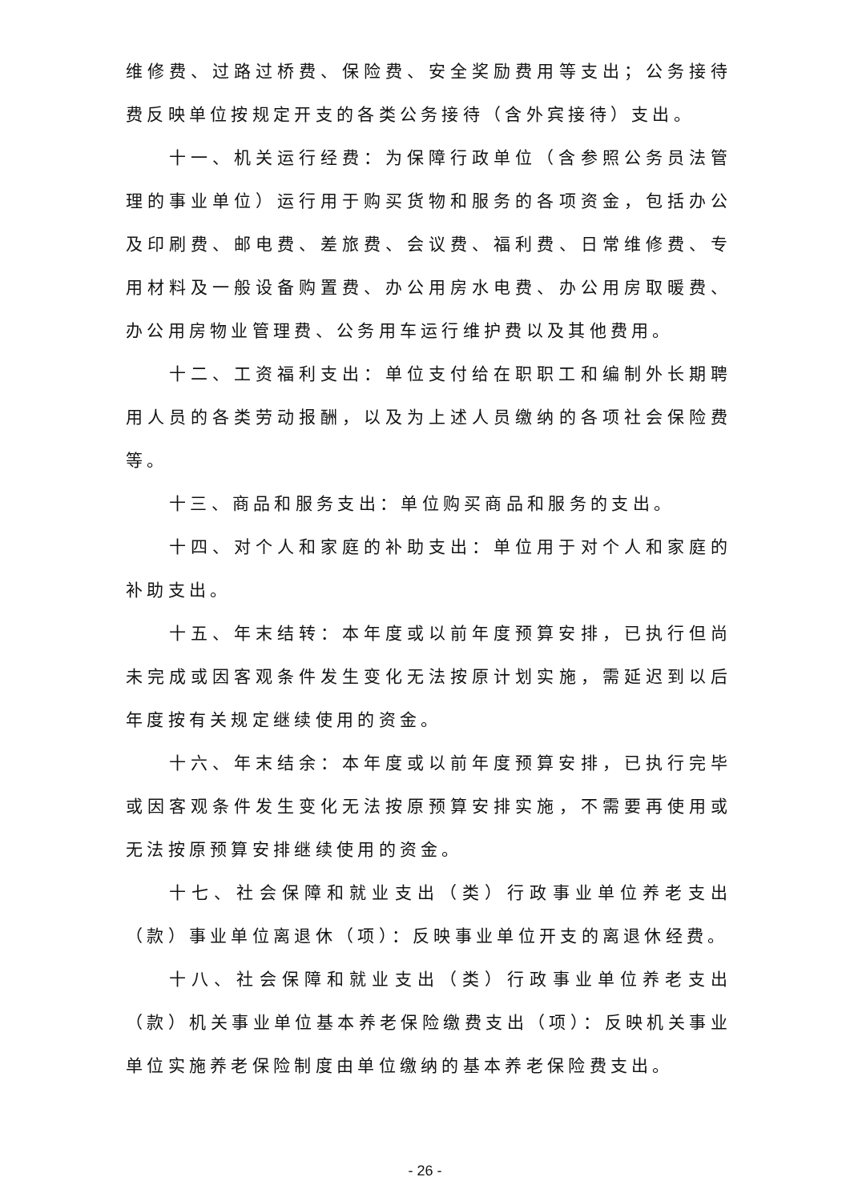维修费、过路过桥费、保险费、安全奖励费用等支出；公务接待费反映单位按规定开支的各类公务接待（含外宾接待）支出。
十一、机关运行经费：为保障行政单位（含参照公务员法管理的事业单位）运行用于购买货物和服务的各项资金，包括办公及印刷费、邮电费、差旅费、会议费、福利费、日常维修费、专用材料及一般设备购置费、办公用房水电费、办公用房取暖费、办公用房物业管理费、公务用车运行维护费以及其他费用。
十二、工资福利支出：单位支付给在职职工和编制外长期聘用人员的各类劳动报酬，以及为上述人员缴纳的各项社会保险费等。
十三、商品和服务支出：单位购买商品和服务的支出。
十四、对个人和家庭的补助支出：单位用于对个人和家庭的补助支出。
十五、年末结转：本年度或以前年度预算安排，已执行但尚未完成或因客观条件发生变化无法按原计划实施，需延迟到以后年度按有关规定继续使用的资金。
十六、年末结余：本年度或以前年度预算安排，已执行完毕或因客观条件发生变化无法按原预算安排实施，不需要再使用或无法按原预算安排继续使用的资金。
十七、社会保障和就业支出（类）行政事业单位养老支出（款）事业单位离退休（项）：反映事业单位开支的离退休经费。
十八、社会保障和就业支出（类）行政事业单位养老支出（款）机关事业单位基本养老保险缴费支出（项）：反映机关事业单位实施养老保险制度由单位缴纳的基本养老保险费支出。
- 26 -